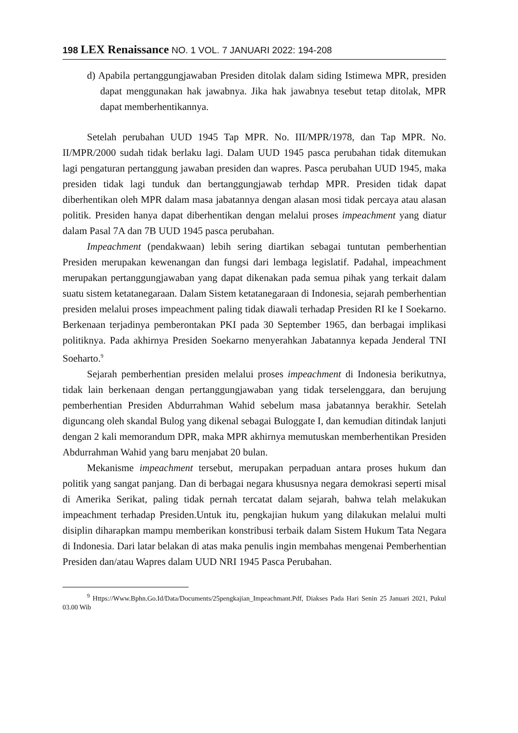198 LEX Renaissance NO. 1 VOL. 7 JANUARI 2022: 194-208
d) Apabila pertanggungjawaban Presiden ditolak dalam siding Istimewa MPR, presiden dapat menggunakan hak jawabnya. Jika hak jawabnya tesebut tetap ditolak, MPR dapat memberhentikannya.
Setelah perubahan UUD 1945 Tap MPR. No. III/MPR/1978, dan Tap MPR. No. II/MPR/2000 sudah tidak berlaku lagi. Dalam UUD 1945 pasca perubahan tidak ditemukan lagi pengaturan pertanggung jawaban presiden dan wapres. Pasca perubahan UUD 1945, maka presiden tidak lagi tunduk dan bertanggungjawab terhdap MPR. Presiden tidak dapat diberhentikan oleh MPR dalam masa jabatannya dengan alasan mosi tidak percaya atau alasan politik. Presiden hanya dapat diberhentikan dengan melalui proses impeachment yang diatur dalam Pasal 7A dan 7B UUD 1945 pasca perubahan.
Impeachment (pendakwaan) lebih sering diartikan sebagai tuntutan pemberhentian Presiden merupakan kewenangan dan fungsi dari lembaga legislatif. Padahal, impeachment merupakan pertanggungjawaban yang dapat dikenakan pada semua pihak yang terkait dalam suatu sistem ketatanegaraan. Dalam Sistem ketatanegaraan di Indonesia, sejarah pemberhentian presiden melalui proses impeachment paling tidak diawali terhadap Presiden RI ke I Soekarno. Berkenaan terjadinya pemberontakan PKI pada 30 September 1965, dan berbagai implikasi politiknya. Pada akhirnya Presiden Soekarno menyerahkan Jabatannya kepada Jenderal TNI Soeharto.<sup>9</sup>
Sejarah pemberhentian presiden melalui proses impeachment di Indonesia berikutnya, tidak lain berkenaan dengan pertanggungjawaban yang tidak terselenggara, dan berujung pemberhentian Presiden Abdurrahman Wahid sebelum masa jabatannya berakhir. Setelah diguncang oleh skandal Bulog yang dikenal sebagai Buloggate I, dan kemudian ditindak lanjuti dengan 2 kali memorandum DPR, maka MPR akhirnya memutuskan memberhentikan Presiden Abdurrahman Wahid yang baru menjabat 20 bulan.
Mekanisme impeachment tersebut, merupakan perpaduan antara proses hukum dan politik yang sangat panjang. Dan di berbagai negara khususnya negara demokrasi seperti misal di Amerika Serikat, paling tidak pernah tercatat dalam sejarah, bahwa telah melakukan impeachment terhadap Presiden.Untuk itu, pengkajian hukum yang dilakukan melalui multi disiplin diharapkan mampu memberikan konstribusi terbaik dalam Sistem Hukum Tata Negara di Indonesia. Dari latar belakan di atas maka penulis ingin membahas mengenai Pemberhentian Presiden dan/atau Wapres dalam UUD NRI 1945 Pasca Perubahan.
<sup>9</sup> Https://Www.Bphn.Go.Id/Data/Documents/25pengkajian_Impeachmant.Pdf, Diakses Pada Hari Senin 25 Januari 2021, Pukul 03.00 Wib